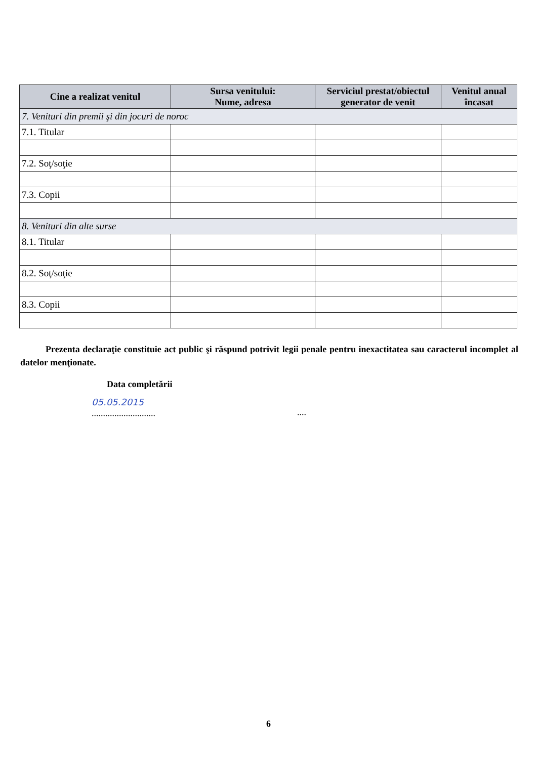| Cine a realizat venitul | Sursa venitului: Nume, adresa | Serviciul prestat/obiectul generator de venit | Venitul anual încasat |
| --- | --- | --- | --- |
| 7. Venituri din premii şi din jocuri de noroc | | | |
| 7.1. Titular | | | |
| 7.2. Soţ/soţie | | | |
| 7.3. Copii | | | |
| 8. Venituri din alte surse | | | |
| 8.1. Titular | | | |
| 8.2. Soţ/soţie | | | |
| 8.3. Copii | | | |
Prezenta declaraţie constituie act public şi răspund potrivit legii penale pentru inexactitatea sau caracterul incomplet al datelor menţionate.
Data completării
05.05.2015
................................
6